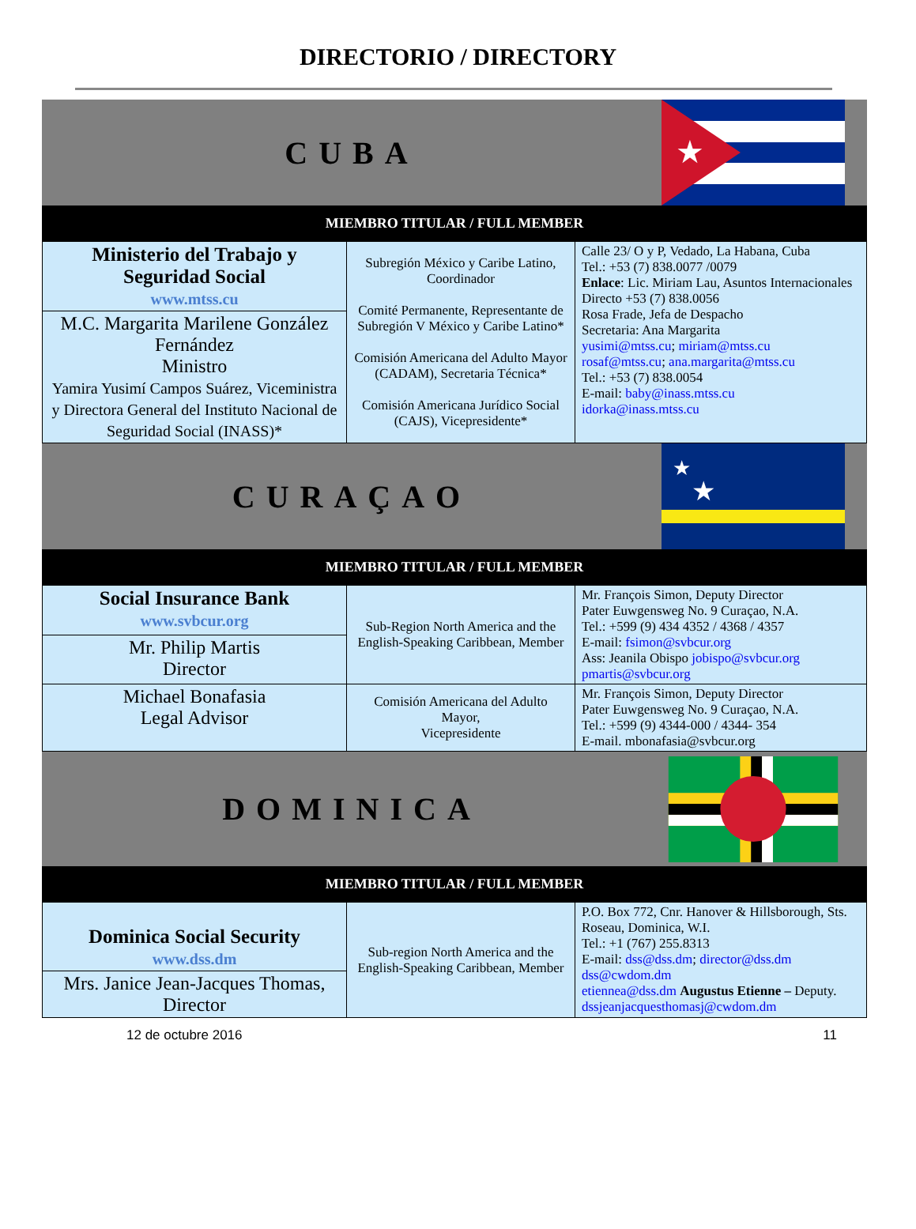DIRECTORIO / DIRECTORY
CUBA
★
MIEMBRO TITULAR / FULL MEMBER
| Ministerio del Trabajo y Seguridad Social www.mtss.cu | Subregión México y Caribe Latino, Coordinador Comité Permanente, Representante de Subregión V México y Caribe Latino* Comisión Americana del Adulto Mayor (CADAM), Secretaria Técnica* Comisión Americana Jurídico Social (CAJS), Vicepresidente* | Calle 23/ O y P, Vedado, La Habana, Cuba Tel.: +53 (7) 838.0077 /0079 Enlace : Lic. Miriam Lau, Asuntos Internacionales Directo +53 (7) 838.0056 Rosa Frade, Jefa de Despacho Secretaria: Ana Margarita yusimi@mtss.cu ; miriam@mtss.cu rosaf@mtss.cu ; ana.margarita@mtss.cu Tel.: +53 (7) 838.0054 E-mail: baby@inass.mtss.cu idorka@inass.mtss.cu |
| M.C. Margarita Marilene González Fernández Ministro Yamira Yusimí Campos Suárez, Viceministra y Directora General del Instituto Nacional de Seguridad Social (INASS)* | | |
CURAÇAO
★
★
MIEMBRO TITULAR / FULL MEMBER
| Social Insurance Bank www.svbcur.org | Sub-Region North America and the English-Speaking Caribbean, Member | Mr. François Simon, Deputy Director Pater Euwgensweg No. 9 Curaçao, N.A. Tel.: +599 (9) 434 4352 / 4368 / 4357 E-mail: fsimon@svbcur.org Ass: Jeanila Obispo jobispo@svbcur.org pmartis@svbcur.org |
| Mr. Philip Martis Director | | |
| Michael Bonafasia Legal Advisor | Comisión Americana del Adulto Mayor, Vicepresidente | Mr. François Simon, Deputy Director Pater Euwgensweg No. 9 Curaçao, N.A. Tel.: +599 (9) 4344-000 / 4344- 354 E-mail. mbonafasia@svbcur.org |
DOMINICA
MIEMBRO TITULAR / FULL MEMBER
| Dominica Social Security www.dss.dm | Sub-region North America and the English-Speaking Caribbean, Member | P.O. Box 772, Cnr. Hanover & Hillsborough, Sts. Roseau, Dominica, W.I. Tel.: +1 (767) 255.8313 E-mail: dss@dss.dm ; director@dss.dm dss@cwdom.dm etiennea@dss.dm Augustus Etienne – Deputy. dssjeanjacquesthomasj@cwdom.dm |
| Mrs. Janice Jean-Jacques Thomas, Director | | |
12 de octubre 2016 11